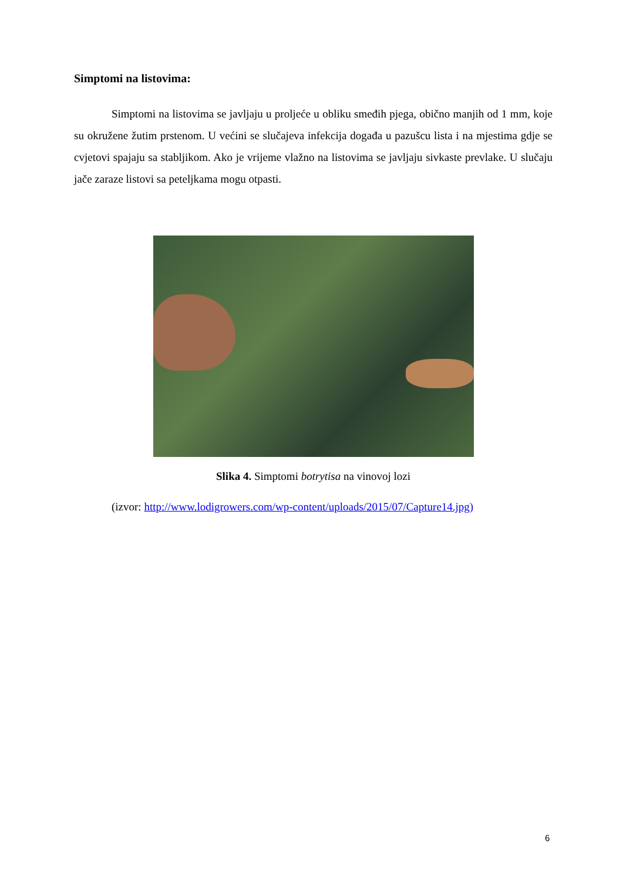Simptomi na listovima:
Simptomi na listovima se javljaju u proljeće u obliku smeđih pjega, obično manjih od 1 mm, koje su okružene žutim prstenom. U većini se slučajeva infekcija događa u pazušcu lista i na mjestima gdje se cvjetovi spajaju sa stabljikom. Ako je vrijeme vlažno na listovima se javljaju sivkaste prevlake. U slučaju jače zaraze listovi sa peteljkama mogu otpasti.
Slika 4. Simptomi botrytisa na vinovoj lozi
(izvor: http://www.lodigrowers.com/wp-content/uploads/2015/07/Capture14.jpg)
6